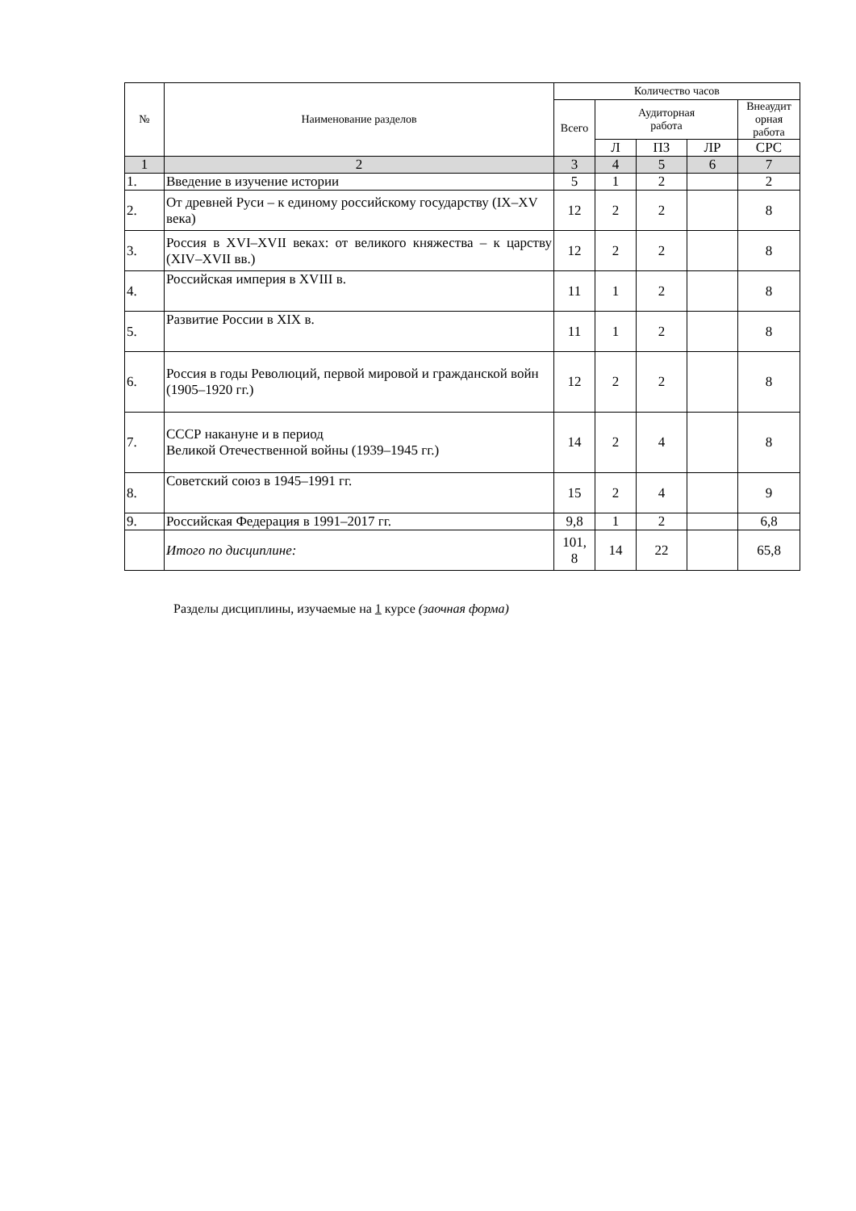| № | Наименование разделов | Количество часов | | | | |
| --- | --- | --- | --- | --- | --- | --- |
| | | Всего | Аудиторная работа | | | Внеаудит орная работа |
| | | | Л | ПЗ | ЛР | СРС |
| 1 | 2 | 3 | 4 | 5 | 6 | 7 |
| 1. | Введение в изучение истории | 5 | 1 | 2 | | 2 |
| 2. | От древней Руси – к единому российскому государству (IX–XV века) | 12 | 2 | 2 | | 8 |
| 3. | Россия в XVI–XVII веках: от великого княжества – к царству (XIV–XVII вв.) | 12 | 2 | 2 | | 8 |
| 4. | Российская империя в XVIII в. | 11 | 1 | 2 | | 8 |
| 5. | Развитие России в XIX в. | 11 | 1 | 2 | | 8 |
| 6. | Россия в годы Революций, первой мировой и гражданской войн (1905–1920 гг.) | 12 | 2 | 2 | | 8 |
| 7. | СССР накануне и в период Великой Отечественной войны (1939–1945 гг.) | 14 | 2 | 4 | | 8 |
| 8. | Советский союз в 1945–1991 гг. | 15 | 2 | 4 | | 9 |
| 9. | Российская Федерация в 1991–2017 гг. | 9,8 | 1 | 2 | | 6,8 |
| | Итого по дисциплине: | 101, 8 | 14 | 22 | | 65,8 |
Разделы дисциплины, изучаемые на 1 курсе (заочная форма)